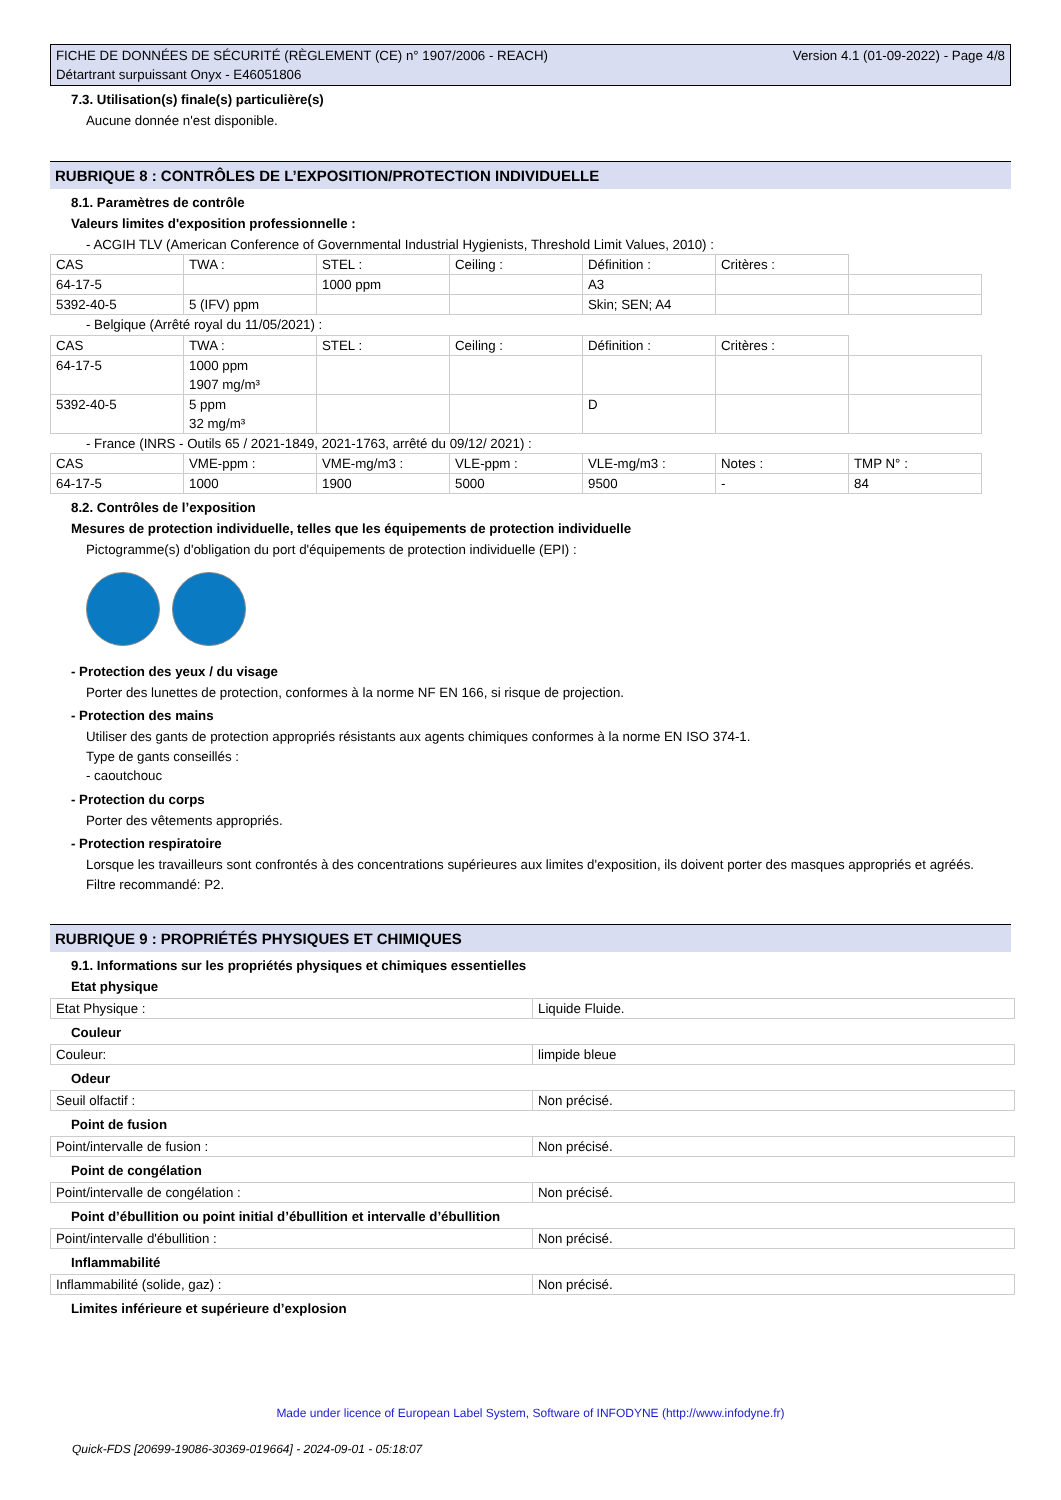FICHE DE DONNÉES DE SÉCURITÉ (RÈGLEMENT (CE) n° 1907/2006 - REACH)
Détartrant surpuissant Onyx - E46051806
Version 4.1 (01-09-2022) - Page 4/8
7.3. Utilisation(s) finale(s) particulière(s)
Aucune donnée n'est disponible.
RUBRIQUE 8 : CONTRÔLES DE L’EXPOSITION/PROTECTION INDIVIDUELLE
8.1. Paramètres de contrôle
Valeurs limites d'exposition professionnelle :
- ACGIH TLV (American Conference of Governmental Industrial Hygienists, Threshold Limit Values, 2010) :
| CAS | TWA : | STEL : | Ceiling : | Définition : | Critères : | |
| 64-17-5 | | 1000 ppm | | A3 | | |
| 5392-40-5 | 5 (IFV) ppm | | | Skin; SEN; A4 | | |
- Belgique (Arrêté royal du 11/05/2021) :
| CAS | TWA : | STEL : | Ceiling : | Définition : | Critères : | |
| 64-17-5 | 1000 ppm 1907 mg/m³ | | | | | |
| 5392-40-5 | 5 ppm 32 mg/m³ | | | D | | |
- France (INRS - Outils 65 / 2021-1849, 2021-1763, arrêté du 09/12/ 2021) :
| CAS | VME-ppm : | VME-mg/m3 : | VLE-ppm : | VLE-mg/m3 : | Notes : | TMP N° : |
| 64-17-5 | 1000 | 1900 | 5000 | 9500 | - | 84 |
8.2. Contrôles de l’exposition
Mesures de protection individuelle, telles que les équipements de protection individuelle
Pictogramme(s) d'obligation du port d'équipements de protection individuelle (EPI) :
- Protection des yeux / du visage
Porter des lunettes de protection, conformes à la norme NF EN 166, si risque de projection.
- Protection des mains
Utiliser des gants de protection appropriés résistants aux agents chimiques conformes à la norme EN ISO 374-1.
Type de gants conseillés :
- caoutchouc
- Protection du corps
Porter des vêtements appropriés.
- Protection respiratoire
Lorsque les travailleurs sont confrontés à des concentrations supérieures aux limites d'exposition, ils doivent porter des masques appropriés et agréés.
Filtre recommandé: P2.
RUBRIQUE 9 : PROPRIÉTÉS PHYSIQUES ET CHIMIQUES
9.1. Informations sur les propriétés physiques et chimiques essentielles
Etat physique
| Etat Physique : | Liquide Fluide. |
Couleur
| Couleur: | limpide bleue |
Odeur
| Seuil olfactif : | Non précisé. |
Point de fusion
| Point/intervalle de fusion : | Non précisé. |
Point de congélation
| Point/intervalle de congélation : | Non précisé. |
Point d’ébullition ou point initial d’ébullition et intervalle d’ébullition
| Point/intervalle d'ébullition : | Non précisé. |
Inflammabilité
| Inflammabilité (solide, gaz) : | Non précisé. |
Limites inférieure et supérieure d’explosion
Made under licence of European Label System, Software of INFODYNE (http://www.infodyne.fr)
Quick-FDS [20699-19086-30369-019664] - 2024-09-01 - 05:18:07